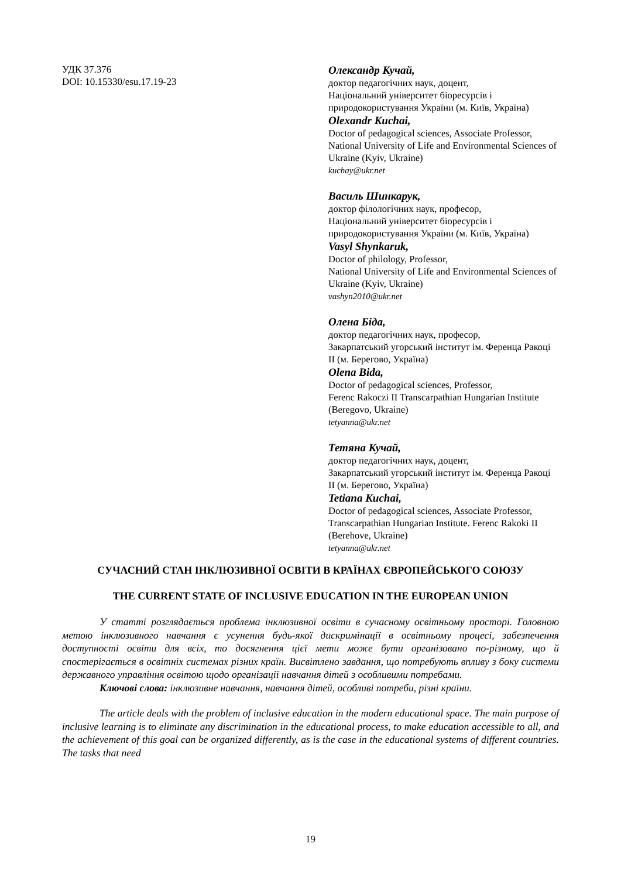УДК 37.376
DOI: 10.15330/esu.17.19-23
Олександр Кучай,
доктор педагогічних наук, доцент,
Національний університет біоресурсів і природокористування України (м. Київ, Україна)
Olexandr Kuchai,
Doctor of pedagogical sciences, Associate Professor,
National University of Life and Environmental Sciences of Ukraine (Kyiv, Ukraine)
kuchay@ukr.net
Василь Шинкарук,
доктор філологічних наук, професор,
Національний університет біоресурсів і природокористування України (м. Київ, Україна)
Vasyl Shynkaruk,
Doctor of philology, Professor,
National University of Life and Environmental Sciences of Ukraine (Kyiv, Ukraine)
vashyn2010@ukr.net
Олена Біда,
доктор педагогічних наук, професор,
Закарпатський угорський інститут ім. Ференца Ракоці ІІ (м. Берегово, Україна)
Olena Bida,
Doctor of pedagogical sciences, Professor,
Ferenc Rakoczi II Transcarpathian Hungarian Institute (Beregovo, Ukraine)
tetyanna@ukr.net
Тетяна Кучай,
доктор педагогічних наук, доцент,
Закарпатський угорський інститут ім. Ференца Ракоці ІІ (м. Берегово, Україна)
Tetiana Kuchai,
Doctor of pedagogical sciences, Associate Professor,
Transcarpathian Hungarian Institute. Ferenc Rakoki II (Berehove, Ukraine)
tetyanna@ukr.net
СУЧАСНИЙ СТАН ІНКЛЮЗИВНОЇ ОСВІТИ В КРАЇНАХ ЄВРОПЕЙСЬКОГО СОЮЗУ
THE CURRENT STATE OF INCLUSIVE EDUCATION IN THE EUROPEAN UNION
У статті розглядається проблема інклюзивної освіти в сучасному освітньому просторі. Головною метою інклюзивного навчання є усунення будь-якої дискримінації в освітньому процесі, забезпечення доступності освіти для всіх, то досягнення цієї мети може бути організовано по-різному, що й спостерігається в освітніх системах різних країн. Висвітлено завдання, що потребують впливу з боку системи державного управління освітою щодо організації навчання дітей з особливими потребами.
Ключові слова: інклюзивне навчання, навчання дітей, особливі потреби, різні країни.
The article deals with the problem of inclusive education in the modern educational space. The main purpose of inclusive learning is to eliminate any discrimination in the educational process, to make education accessible to all, and the achievement of this goal can be organized differently, as is the case in the educational systems of different countries. The tasks that need
19